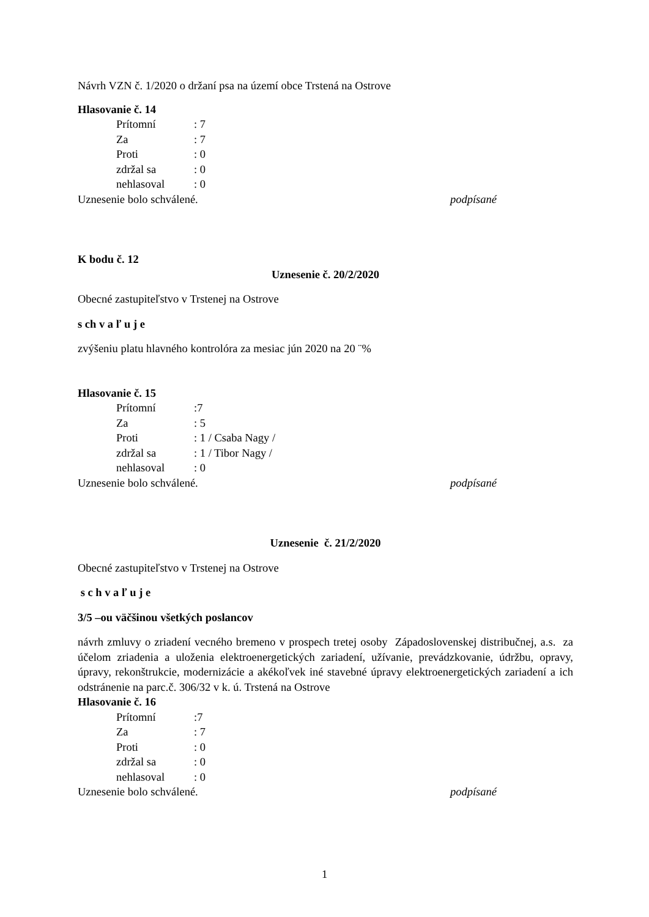Návrh VZN č. 1/2020 o držaní psa na území obce Trstená na Ostrove
Hlasovanie č. 14
Prítomní: 7
Za: 7
Proti: 0
zdržal sa: 0
nehlasoval: 0
Uznesenie bolo schválené. podpísané
K bodu č. 12
Uznesenie č. 20/2/2020
Obecné zastupiteľstvo v Trstenej na Ostrove
s ch v a ľ u j e
zvýšeniu platu hlavného kontrolóra za mesiac jún 2020 na 20 ¨%
Hlasovanie č. 15
Prítomní:7
Za: 5
Proti: 1 / Csaba Nagy /
zdržal sa: 1 / Tibor Nagy /
nehlasoval: 0
Uznesenie bolo schválené. podpísané
Uznesenie č. 21/2/2020
Obecné zastupiteľstvo v Trstenej na Ostrove
s c h v a ľ u j e
3/5 –ou väčšinou všetkých poslancov
návrh zmluvy o zriadení vecného bremeno v prospech tretej osoby Západoslovenskej distribučnej, a.s. za účelom zriadenia a uloženia elektroenergetických zariadení, užívanie, prevádzkovanie, údržbu, opravy, úpravy, rekonštrukcie, modernizácie a akékoľvek iné stavebné úpravy elektroenergetických zariadení a ich odstránenie na parc.č. 306/32 v k. ú. Trstená na Ostrove
Hlasovanie č. 16
Prítomní:7
Za: 7
Proti: 0
zdržal sa: 0
nehlasoval: 0
Uznesenie bolo schválené. podpísané
1